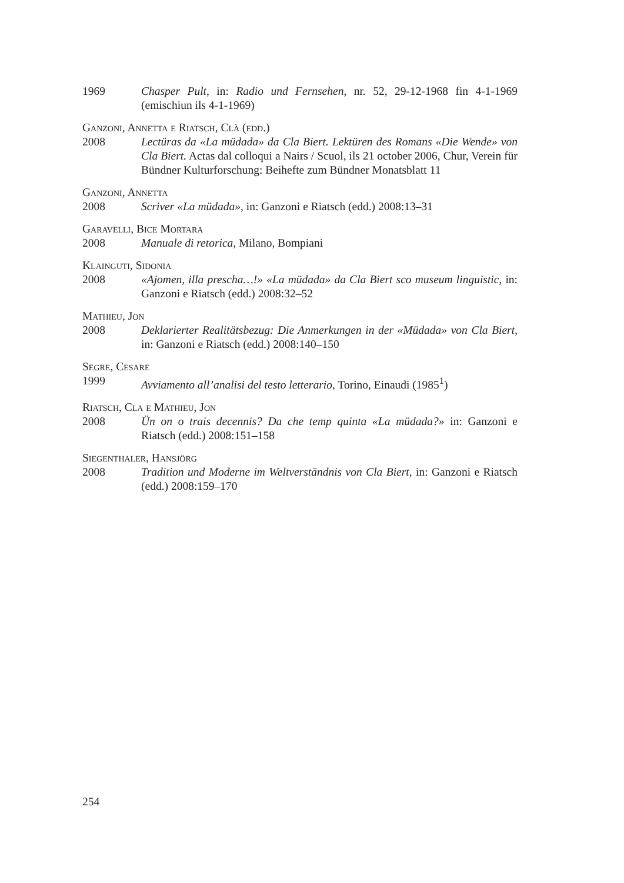1969 Chasper Pult, in: Radio und Fernsehen, nr. 52, 29-12-1968 fin 4-1-1969 (emischiun ils 4-1-1969)
Ganzoni, Annetta e Riatsch, Clà (edd.)
2008 Lectüras da «La müdada» da Cla Biert. Lektüren des Romans «Die Wende» von Cla Biert. Actas dal colloqui a Nairs / Scuol, ils 21 october 2006, Chur, Verein für Bündner Kulturforschung: Beihefte zum Bündner Monatsblatt 11
Ganzoni, Annetta
2008 Scriver «La müdada», in: Ganzoni e Riatsch (edd.) 2008:13–31
Garavelli, Bice Mortara
2008 Manuale di retorica, Milano, Bompiani
Klainguti, Sidonia
2008 «Ajomen, illa prescha…!» «La müdada» da Cla Biert sco museum linguistic, in: Ganzoni e Riatsch (edd.) 2008:32–52
Mathieu, Jon
2008 Deklarierter Realitätsbezug: Die Anmerkungen in der «Müdada» von Cla Biert, in: Ganzoni e Riatsch (edd.) 2008:140–150
Segre, Cesare
1999 Avviamento all’analisi del testo letterario, Torino, Einaudi (1985<sup>1</sup>)
Riatsch, Cla e Mathieu, Jon
2008 Ün on o trais decennis? Da che temp quinta «La müdada?» in: Ganzoni e Riatsch (edd.) 2008:151–158
Siegenthaler, Hansjörg
2008 Tradition und Moderne im Weltverständnis von Cla Biert, in: Ganzoni e Riatsch (edd.) 2008:159–170
254